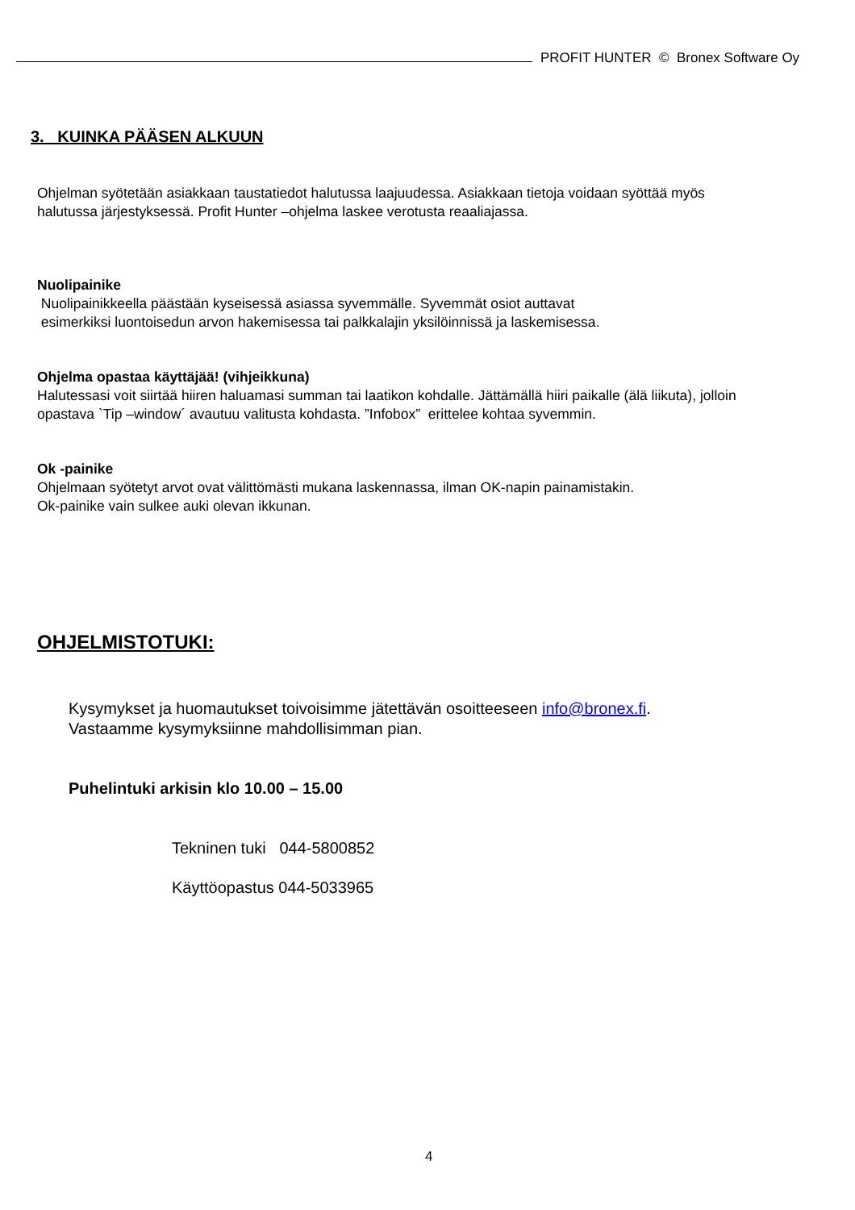PROFIT HUNTER © Bronex Software Oy
3. KUINKA PÄÄSEN ALKUUN
Ohjelman syötetään asiakkaan taustatiedot halutussa laajuudessa. Asiakkaan tietoja voidaan syöttää myös
halutussa järjestyksessä. Profit Hunter –ohjelma laskee verotusta reaaliajassa.
Nuolipainike
Nuolipainikkeella päästään kyseisessä asiassa syvemmälle. Syvemmät osiot auttavat
esimerkiksi luontoisedun arvon hakemisessa tai palkkalajin yksilöinnissä ja laskemisessa.
Ohjelma opastaa käyttäjää! (vihjeikkuna)
Halutessasi voit siirtää hiiren haluamasi summan tai laatikon kohdalle. Jättämällä hiiri paikalle (älä liikuta), jolloin
opastava `Tip –window´ avautuu valitusta kohdasta. ”Infobox” erittelee kohtaa syvemmin.
Ok -painike
Ohjelmaan syötetyt arvot ovat välittömästi mukana laskennassa, ilman OK-napin painamistakin.
Ok-painike vain sulkee auki olevan ikkunan.
OHJELMISTOTUKI:
Kysymykset ja huomautukset toivoisimme jätettävän osoitteeseen info@bronex.fi.
Vastaamme kysymyksiinne mahdollisimman pian.
Puhelintuki arkisin klo 10.00 – 15.00
Tekninen tuki 044-5800852
Käyttöopastus 044-5033965
4